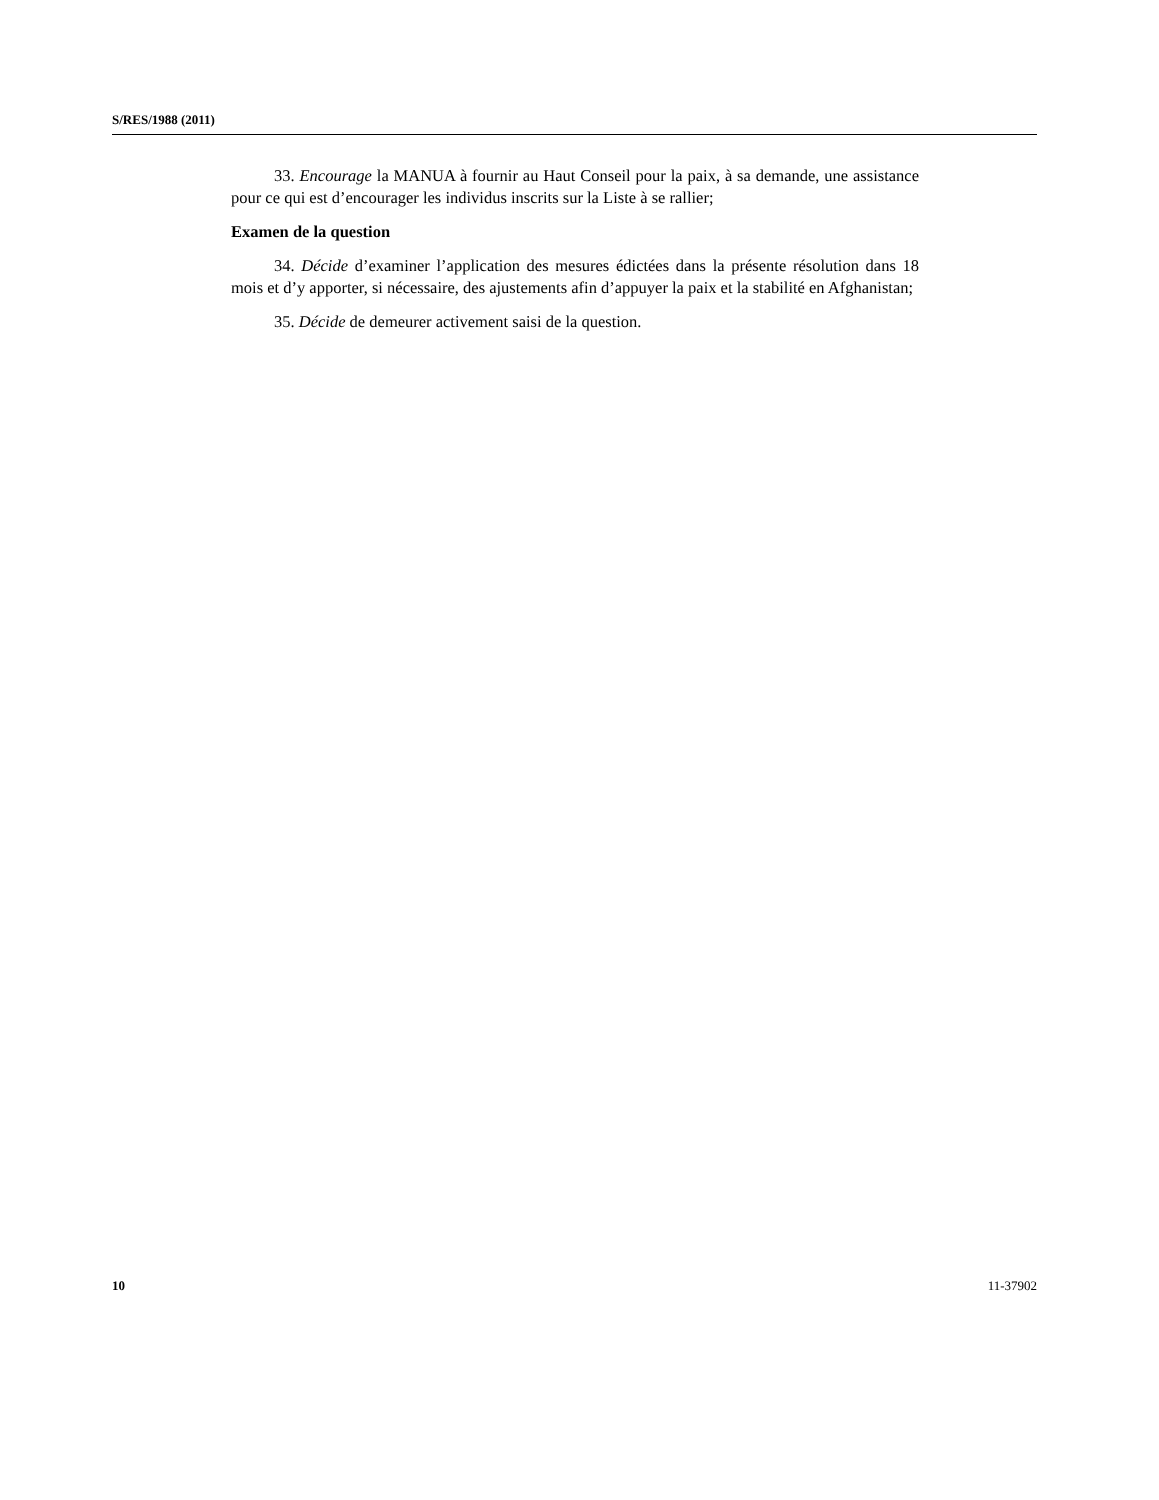S/RES/1988 (2011)
33. Encourage la MANUA à fournir au Haut Conseil pour la paix, à sa demande, une assistance pour ce qui est d’encourager les individus inscrits sur la Liste à se rallier;
Examen de la question
34. Décide d’examiner l’application des mesures édictées dans la présente résolution dans 18 mois et d’y apporter, si nécessaire, des ajustements afin d’appuyer la paix et la stabilité en Afghanistan;
35. Décide de demeurer activement saisi de la question.
10 11-37902